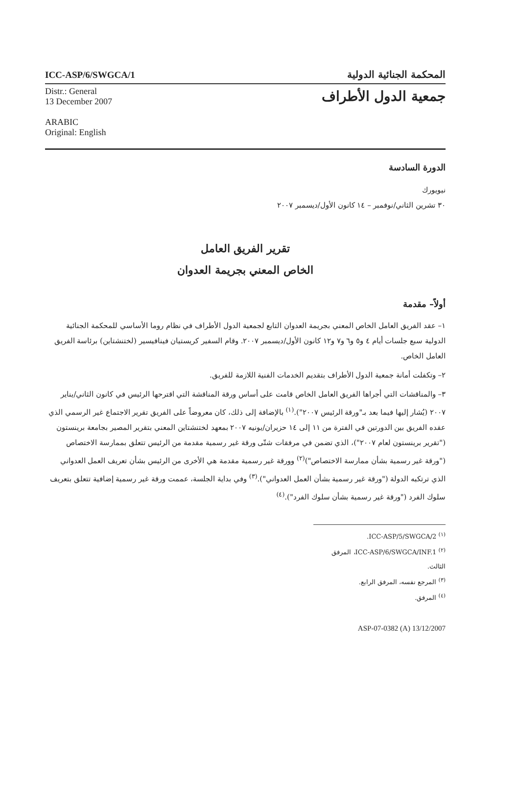ICC-ASP/6/SWGCA/1
المحكمة الجنائية الدولية
Distr.: General
13 December 2007
ARABIC
Original: English
جمعية الدول الأطراف
الدورة السادسة
نيويورك
٣٠ تشرين الثاني/نوفمبر – ١٤ كانون الأول/ديسمبر ٢٠٠٧
تقرير الفريق العامل
الخاص المعني بجريمة العدوان
أولاً– مقدمة
١– عقد الفريق العامل الخاص المعني بجريمة العدوان التابع لجمعية الدول الأطراف في نظام روما الأساسي للمحكمة الجنائية الدولية سبع جلسات أيام ٤ و٥ و٦ و٧ و١٢ كانون الأول/ديسمبر ٢٠٠٧. وقام السفير كريستيان فينافيسير (لختنشتاين) برئاسة الفريق العامل الخاص.
٢– وتكفلت أمانة جمعية الدول الأطراف بتقديم الخدمات الفنية اللازمة للفريق.
٣– والمناقشات التي أجراها الفريق العامل الخاص قامت على أساس ورقة المناقشة التي اقترحها الرئيس في كانون الثاني/يناير ٢٠٠٧ (يُشار إليها فيما بعد بـ"ورقة الرئيس ٢٠٠٧").<sup>(١)</sup> بالإضافة إلى ذلك، كان معروضاً على الفريق تقرير الاجتماع غير الرسمي الذي عقده الفريق بين الدورتين في الفترة من ١١ إلى ١٤ حزيران/يونيه ٢٠٠٧ بمعهد لختنشتاين المعني بتقرير المصير بجامعة برينستون ("تقرير برينستون لعام ٢٠٠٧")، الذي تضمن في مرفقات شتّى ورقة غير رسمية مقدمة من الرئيس تتعلق بممارسة الاختصاص ("ورقة غير رسمية بشأن ممارسة الاختصاص")<sup>(٢)</sup> وورقة غير رسمية مقدمة هي الأخرى من الرئيس بشأن تعريف العمل العدواني الذي ترتكبه الدولة ("ورقة غير رسمية بشأن العمل العدواني").<sup>(٣)</sup> وفي بداية الجلسة، عممت ورقة غير رسمية إضافية تتعلق بتعريف سلوك الفرد ("ورقة غير رسمية بشأن سلوك الفرد").<sup>(٤)</sup>
<sup>(١)</sup> ICC-ASP/5/SWGCA/2.
<sup>(٢)</sup> ICC-ASP/6/SWGCA/INF.1، المرفق الثالث.
<sup>(٣)</sup> المرجع نفسه، المرفق الرابع.
<sup>(٤)</sup> المرفق.
ASP-07-0382 (A) 13/12/2007